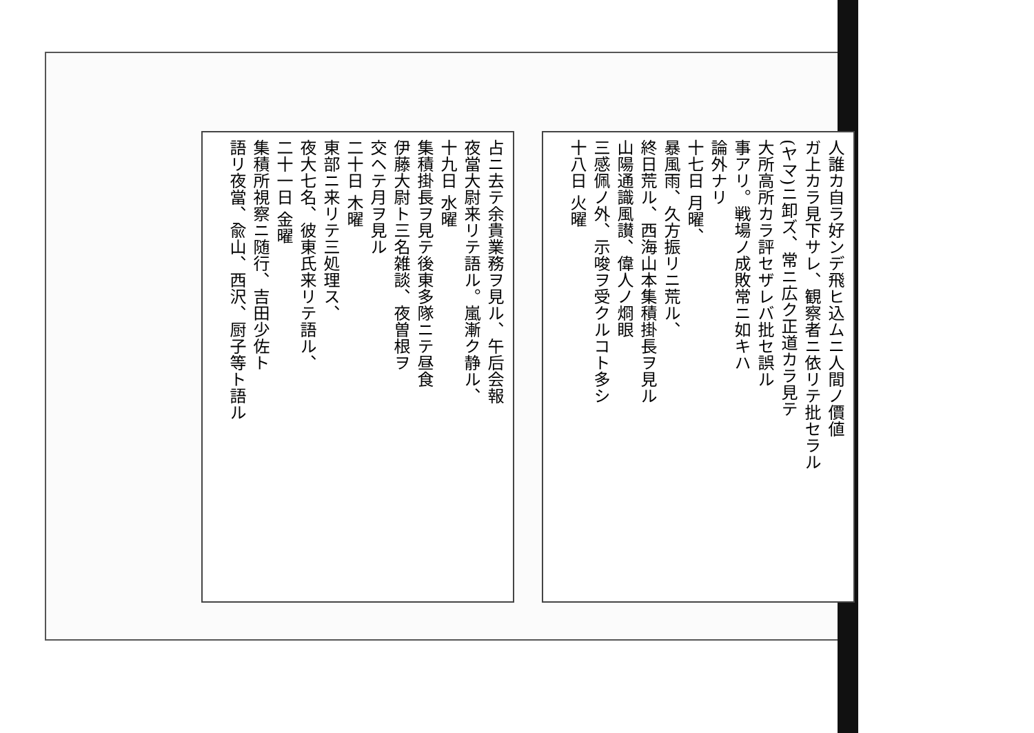人誰カ自ラ好ンデ飛ヒ込ムニ人間ノ價値
ガ上カラ見下サレ、観察者ニ依リテ批セラル
(ヤマ)ニ卸ズ、常ニ広ク正道カラ見テ
大所高所カラ評セザレバ批セ誤ル
事アリ。戦場ノ成敗常ニ如キハ
論外ナリ
十七日 月曜、
暴風雨、久方振リニ荒ル、
終日荒ル、西海山本集積掛長ヲ見ル
山陽通識風讃、偉人ノ烱眼
三感佩ノ外、示唆ヲ受クルコト多シ
十八日 火曜
占ニ去テ余貴業務ヲ見ル、午后会報
夜當大尉来リテ語ル。嵐漸ク静ル、
十九日 水曜
集積掛長ヲ見テ後東多隊ニテ昼食
伊藤大尉ト三名雑談、夜曽根ヲ
交ヘテ月ヲ見ル
二十日 木曜
東部ニ来リテ三処理ス、
夜大七名、彼東氏来リテ語ル、
二十一日 金曜
集積所視察ニ随行、吉田少佐ト
語リ夜當、兪山、西沢、厨子等ト語ル